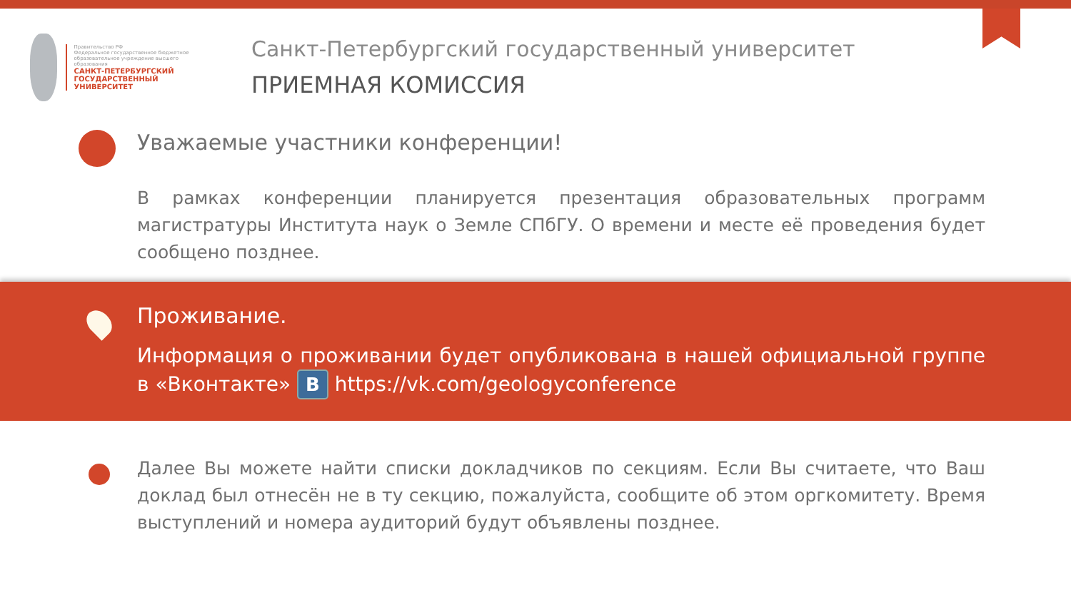Правительство РФ
Федеральное государственное бюджетное образовательное учреждение высшего образования
САНКТ-ПЕТЕРБУРГСКИЙ ГОСУДАРСТВЕННЫЙ УНИВЕРСИТЕТ
Санкт-Петербургский государственный университет
ПРИЕМНАЯ КОМИССИЯ
Уважаемые участники конференции!
В рамках конференции планируется презентация образовательных программ магистратуры Института наук о Земле СПбГУ. О времени и месте её проведения будет сообщено позднее.
Проживание.
Информация о проживании будет опубликована в нашей официальной группе в «Вконтакте» B https://vk.com/geologyconference
Далее Вы можете найти списки докладчиков по секциям. Если Вы считаете, что Ваш доклад был отнесён не в ту секцию, пожалуйста, сообщите об этом оргкомитету. Время выступлений и номера аудиторий будут объявлены позднее.